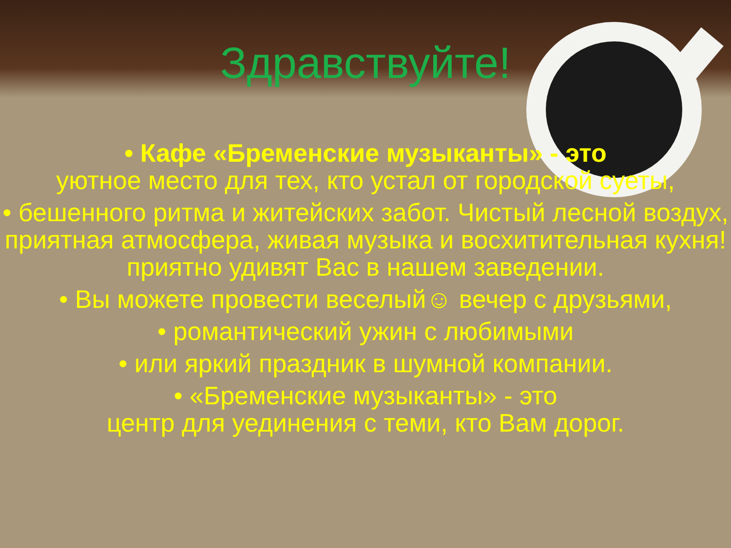Здравствуйте!
• Кафе «Бременские музыканты» - это
уютное место для тех, кто устал от городской суеты,
• бешенного ритма и житейских забот. Чистый лесной воздух, приятная атмосфера, живая музыка и восхитительная кухня! приятно удивят Вас в нашем заведении.
• Вы можете провести веселый☺ вечер с друзьями,
• романтический ужин с любимыми
• или яркий праздник в шумной компании.
• «Бременские музыканты» - это
центр для уединения с теми, кто Вам дорог.